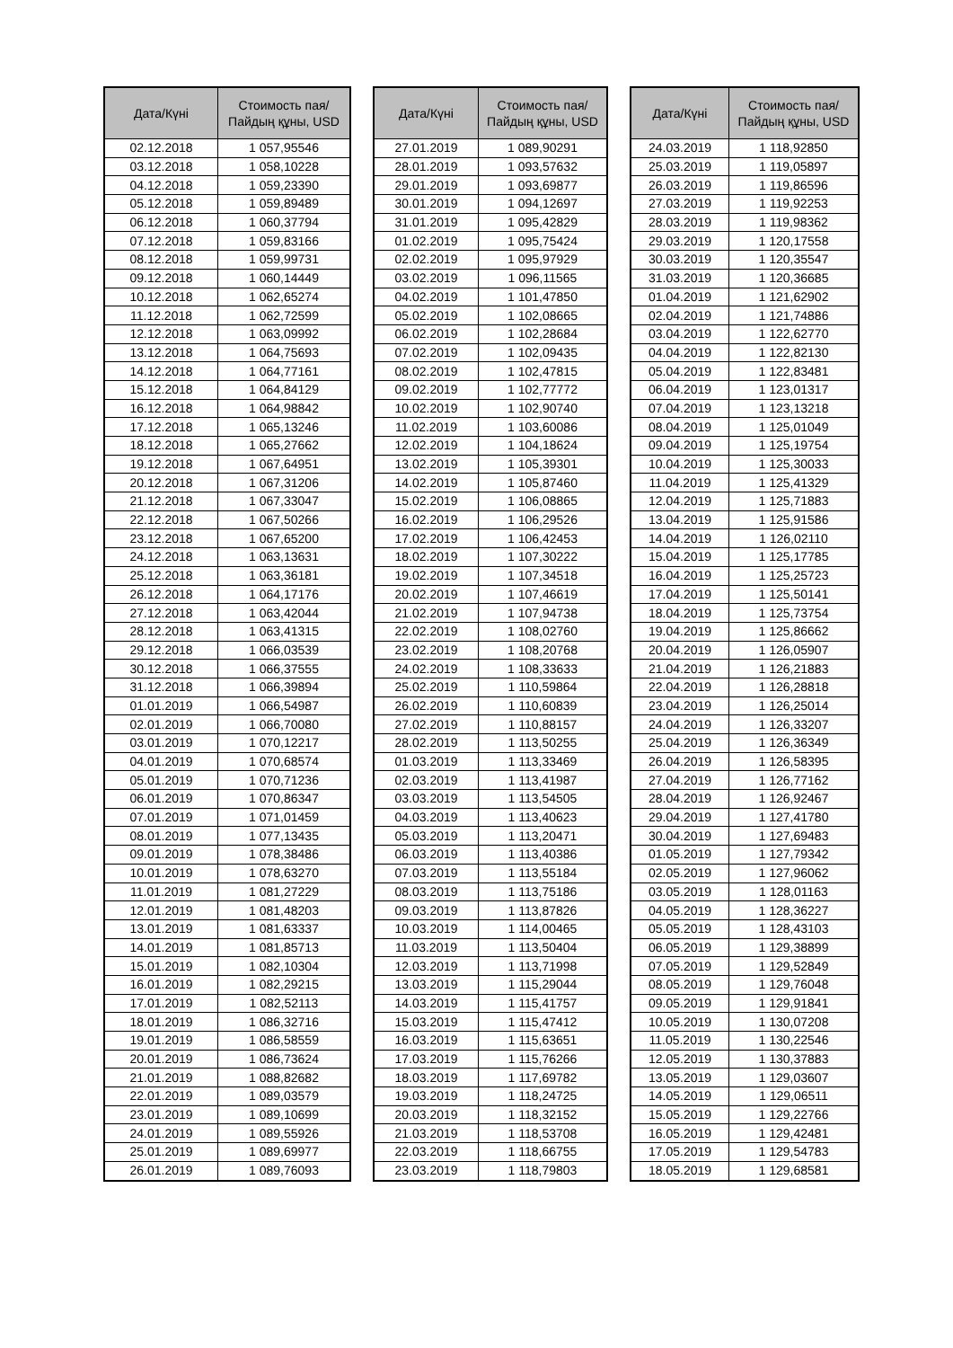| Дата/Күні | Стоимость пая/ Пайдың құны, USD |
| --- | --- |
| 02.12.2018 | 1 057,95546 |
| 03.12.2018 | 1 058,10228 |
| 04.12.2018 | 1 059,23390 |
| 05.12.2018 | 1 059,89489 |
| 06.12.2018 | 1 060,37794 |
| 07.12.2018 | 1 059,83166 |
| 08.12.2018 | 1 059,99731 |
| 09.12.2018 | 1 060,14449 |
| 10.12.2018 | 1 062,65274 |
| 11.12.2018 | 1 062,72599 |
| 12.12.2018 | 1 063,09992 |
| 13.12.2018 | 1 064,75693 |
| 14.12.2018 | 1 064,77161 |
| 15.12.2018 | 1 064,84129 |
| 16.12.2018 | 1 064,98842 |
| 17.12.2018 | 1 065,13246 |
| 18.12.2018 | 1 065,27662 |
| 19.12.2018 | 1 067,64951 |
| 20.12.2018 | 1 067,31206 |
| 21.12.2018 | 1 067,33047 |
| 22.12.2018 | 1 067,50266 |
| 23.12.2018 | 1 067,65200 |
| 24.12.2018 | 1 063,13631 |
| 25.12.2018 | 1 063,36181 |
| 26.12.2018 | 1 064,17176 |
| 27.12.2018 | 1 063,42044 |
| 28.12.2018 | 1 063,41315 |
| 29.12.2018 | 1 066,03539 |
| 30.12.2018 | 1 066,37555 |
| 31.12.2018 | 1 066,39894 |
| 01.01.2019 | 1 066,54987 |
| 02.01.2019 | 1 066,70080 |
| 03.01.2019 | 1 070,12217 |
| 04.01.2019 | 1 070,68574 |
| 05.01.2019 | 1 070,71236 |
| 06.01.2019 | 1 070,86347 |
| 07.01.2019 | 1 071,01459 |
| 08.01.2019 | 1 077,13435 |
| 09.01.2019 | 1 078,38486 |
| 10.01.2019 | 1 078,63270 |
| 11.01.2019 | 1 081,27229 |
| 12.01.2019 | 1 081,48203 |
| 13.01.2019 | 1 081,63337 |
| 14.01.2019 | 1 081,85713 |
| 15.01.2019 | 1 082,10304 |
| 16.01.2019 | 1 082,29215 |
| 17.01.2019 | 1 082,52113 |
| 18.01.2019 | 1 086,32716 |
| 19.01.2019 | 1 086,58559 |
| 20.01.2019 | 1 086,73624 |
| 21.01.2019 | 1 088,82682 |
| 22.01.2019 | 1 089,03579 |
| 23.01.2019 | 1 089,10699 |
| 24.01.2019 | 1 089,55926 |
| 25.01.2019 | 1 089,69977 |
| 26.01.2019 | 1 089,76093 |
| Дата/Күні | Стоимость пая/ Пайдың құны, USD |
| --- | --- |
| 27.01.2019 | 1 089,90291 |
| 28.01.2019 | 1 093,57632 |
| 29.01.2019 | 1 093,69877 |
| 30.01.2019 | 1 094,12697 |
| 31.01.2019 | 1 095,42829 |
| 01.02.2019 | 1 095,75424 |
| 02.02.2019 | 1 095,97929 |
| 03.02.2019 | 1 096,11565 |
| 04.02.2019 | 1 101,47850 |
| 05.02.2019 | 1 102,08665 |
| 06.02.2019 | 1 102,28684 |
| 07.02.2019 | 1 102,09435 |
| 08.02.2019 | 1 102,47815 |
| 09.02.2019 | 1 102,77772 |
| 10.02.2019 | 1 102,90740 |
| 11.02.2019 | 1 103,60086 |
| 12.02.2019 | 1 104,18624 |
| 13.02.2019 | 1 105,39301 |
| 14.02.2019 | 1 105,87460 |
| 15.02.2019 | 1 106,08865 |
| 16.02.2019 | 1 106,29526 |
| 17.02.2019 | 1 106,42453 |
| 18.02.2019 | 1 107,30222 |
| 19.02.2019 | 1 107,34518 |
| 20.02.2019 | 1 107,46619 |
| 21.02.2019 | 1 107,94738 |
| 22.02.2019 | 1 108,02760 |
| 23.02.2019 | 1 108,20768 |
| 24.02.2019 | 1 108,33633 |
| 25.02.2019 | 1 110,59864 |
| 26.02.2019 | 1 110,60839 |
| 27.02.2019 | 1 110,88157 |
| 28.02.2019 | 1 113,50255 |
| 01.03.2019 | 1 113,33469 |
| 02.03.2019 | 1 113,41987 |
| 03.03.2019 | 1 113,54505 |
| 04.03.2019 | 1 113,40623 |
| 05.03.2019 | 1 113,20471 |
| 06.03.2019 | 1 113,40386 |
| 07.03.2019 | 1 113,55184 |
| 08.03.2019 | 1 113,75186 |
| 09.03.2019 | 1 113,87826 |
| 10.03.2019 | 1 114,00465 |
| 11.03.2019 | 1 113,50404 |
| 12.03.2019 | 1 113,71998 |
| 13.03.2019 | 1 115,29044 |
| 14.03.2019 | 1 115,41757 |
| 15.03.2019 | 1 115,47412 |
| 16.03.2019 | 1 115,63651 |
| 17.03.2019 | 1 115,76266 |
| 18.03.2019 | 1 117,69782 |
| 19.03.2019 | 1 118,24725 |
| 20.03.2019 | 1 118,32152 |
| 21.03.2019 | 1 118,53708 |
| 22.03.2019 | 1 118,66755 |
| 23.03.2019 | 1 118,79803 |
| Дата/Күні | Стоимость пая/ Пайдың құны, USD |
| --- | --- |
| 24.03.2019 | 1 118,92850 |
| 25.03.2019 | 1 119,05897 |
| 26.03.2019 | 1 119,86596 |
| 27.03.2019 | 1 119,92253 |
| 28.03.2019 | 1 119,98362 |
| 29.03.2019 | 1 120,17558 |
| 30.03.2019 | 1 120,35547 |
| 31.03.2019 | 1 120,36685 |
| 01.04.2019 | 1 121,62902 |
| 02.04.2019 | 1 121,74886 |
| 03.04.2019 | 1 122,62770 |
| 04.04.2019 | 1 122,82130 |
| 05.04.2019 | 1 122,83481 |
| 06.04.2019 | 1 123,01317 |
| 07.04.2019 | 1 123,13218 |
| 08.04.2019 | 1 125,01049 |
| 09.04.2019 | 1 125,19754 |
| 10.04.2019 | 1 125,30033 |
| 11.04.2019 | 1 125,41329 |
| 12.04.2019 | 1 125,71883 |
| 13.04.2019 | 1 125,91586 |
| 14.04.2019 | 1 126,02110 |
| 15.04.2019 | 1 125,17785 |
| 16.04.2019 | 1 125,25723 |
| 17.04.2019 | 1 125,50141 |
| 18.04.2019 | 1 125,73754 |
| 19.04.2019 | 1 125,86662 |
| 20.04.2019 | 1 126,05907 |
| 21.04.2019 | 1 126,21883 |
| 22.04.2019 | 1 126,28818 |
| 23.04.2019 | 1 126,25014 |
| 24.04.2019 | 1 126,33207 |
| 25.04.2019 | 1 126,36349 |
| 26.04.2019 | 1 126,58395 |
| 27.04.2019 | 1 126,77162 |
| 28.04.2019 | 1 126,92467 |
| 29.04.2019 | 1 127,41780 |
| 30.04.2019 | 1 127,69483 |
| 01.05.2019 | 1 127,79342 |
| 02.05.2019 | 1 127,96062 |
| 03.05.2019 | 1 128,01163 |
| 04.05.2019 | 1 128,36227 |
| 05.05.2019 | 1 128,43103 |
| 06.05.2019 | 1 129,38899 |
| 07.05.2019 | 1 129,52849 |
| 08.05.2019 | 1 129,76048 |
| 09.05.2019 | 1 129,91841 |
| 10.05.2019 | 1 130,07208 |
| 11.05.2019 | 1 130,22546 |
| 12.05.2019 | 1 130,37883 |
| 13.05.2019 | 1 129,03607 |
| 14.05.2019 | 1 129,06511 |
| 15.05.2019 | 1 129,22766 |
| 16.05.2019 | 1 129,42481 |
| 17.05.2019 | 1 129,54783 |
| 18.05.2019 | 1 129,68581 |